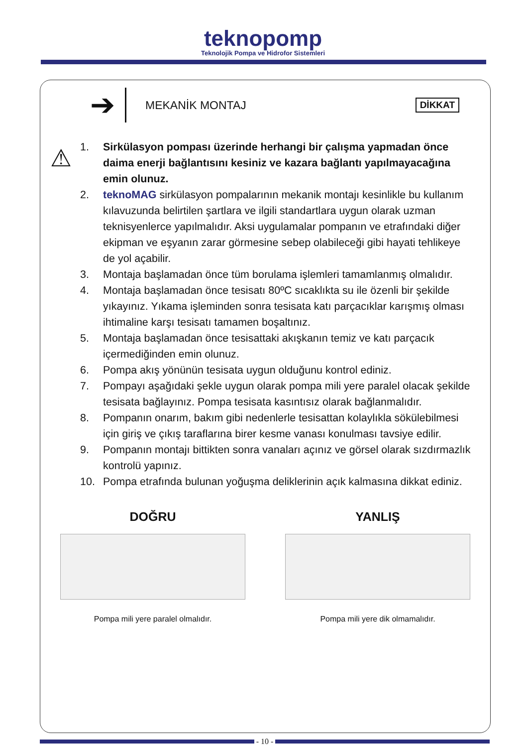teknopomp
Teknolojik Pompa ve Hidrofor Sistemleri
➔
MEKANİK MONTAJ
DİKKAT
⚠
1. Sirkülasyon pompası üzerinde herhangi bir çalışma yapmadan önce daima enerji bağlantısını kesiniz ve kazara bağlantı yapılmayacağına emin olunuz.
2. teknoMAG sirkülasyon pompalarının mekanik montajı kesinlikle bu kullanım kılavuzunda belirtilen şartlara ve ilgili standartlara uygun olarak uzman teknisyenlerce yapılmalıdır. Aksi uygulamalar pompanın ve etrafındaki diğer ekipman ve eşyanın zarar görmesine sebep olabileceği gibi hayati tehlikeye de yol açabilir.
3. Montaja başlamadan önce tüm borulama işlemleri tamamlanmış olmalıdır.
4. Montaja başlamadan önce tesisatı 80ºC sıcaklıkta su ile özenli bir şekilde yıkayınız. Yıkama işleminden sonra tesisata katı parçacıklar karışmış olması ihtimaline karşı tesisatı tamamen boşaltınız.
5. Montaja başlamadan önce tesisattaki akışkanın temiz ve katı parçacık içermediğinden emin olunuz.
6. Pompa akış yönünün tesisata uygun olduğunu kontrol ediniz.
7. Pompayı aşağıdaki şekle uygun olarak pompa mili yere paralel olacak şekilde tesisata bağlayınız. Pompa tesisata kasıntısız olarak bağlanmalıdır.
8. Pompanın onarım, bakım gibi nedenlerle tesisattan kolaylıkla sökülebilmesi için giriş ve çıkış taraflarına birer kesme vanası konulması tavsiye edilir.
9. Pompanın montajı bittikten sonra vanaları açınız ve görsel olarak sızdırmazlık kontrolü yapınız.
10. Pompa etrafında bulunan yoğuşma deliklerinin açık kalmasına dikkat ediniz.
DOĞRU
Pompa mili yere paralel olmalıdır.
YANLIŞ
Pompa mili yere dik olmamalıdır.
- 10 -